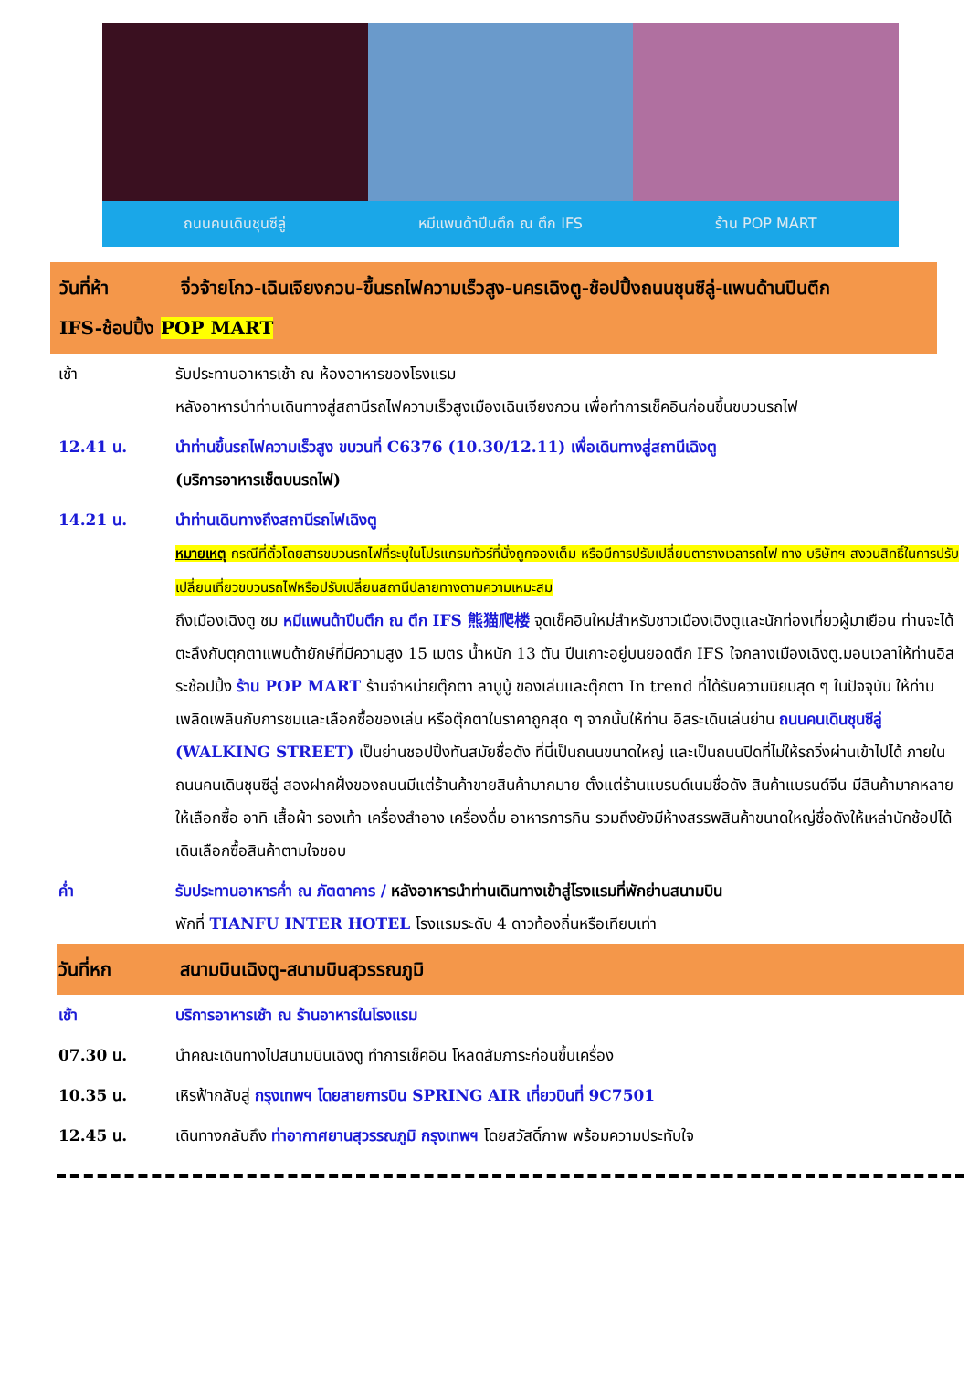ถนนคนเดินชุนซีลู่ หมีแพนด้าปีนตึก ณ ตึก IFS ร้าน POP MART
วันที่ห้า จิ่วจ้ายโกว-เฉินเจียงกวน-ขึ้นรถไฟความเร็วสูง-นครเฉิงตู-ช้อปปิ้งถนนชุนซีลู่-แพนด้านปีนตึก
IFS-ช้อปปิ้ง POP MART
เช้า รับประทานอาหารเช้า ณ ห้องอาหารของโรงแรม
หลังอาหารนำท่านเดินทางสู่สถานีรถไฟความเร็วสูงเมืองเฉินเจียงกวน เพื่อทำการเช็คอินก่อนขึ้นขบวนรถไฟ
12.41 น. นำท่านขึ้นรถไฟความเร็วสูง ขบวนที่ C6376 (10.30/12.11) เพื่อเดินทางสู่สถานีเฉิงตู
(บริการอาหารเซ็ตบนรถไฟ)
14.21 น. นำท่านเดินทางถึงสถานีรถไฟเฉิงตู
หมายเหตุ กรณีที่ตั๋วโดยสารขบวนรถไฟที่ระบุในโปรแกรมทัวร์ที่นั่งถูกจองเต็ม หรือมีการปรับเปลี่ยนตารางเวลารถไฟ ทาง บริษัทฯ สงวนสิทธิ์ในการปรับเปลี่ยนเที่ยวขบวนรถไฟหรือปรับเปลี่ยนสถานีปลายทางตามความเหมะสม
ถึงเมืองเฉิงตู ชม หมีแพนด้าปีนตึก ณ ตึก IFS 熊猫爬楼 จุดเช็คอินใหม่สำหรับชาวเมืองเฉิงตูและนักท่องเที่ยวผู้มาเยือน ท่านจะได้ตะลึงกับตุกตาแพนด้ายักษ์ที่มีความสูง 15 เมตร น้ำหนัก 13 ตัน ปีนเกาะอยู่บนยอดตึก IFS ใจกลางเมืองเฉิงตู.มอบเวลาให้ท่านอิสระช้อปปิ้ง ร้าน POP MART ร้านจำหน่ายตุ๊กตา ลาบูบู้ ของเล่นและตุ๊กตา In trend ที่ได้รับความนิยมสุด ๆ ในปัจจุบัน ให้ท่านเพลิดเพลินกับการชมและเลือกซื้อของเล่น หรือตุ๊กตาในราคาถูกสุด ๆ จากนั้นให้ท่าน อิสระเดินเล่นย่าน ถนนคนเดินชุนซีลู่ (WALKING STREET) เป็นย่านชอปปิ้งทันสมัยชื่อดัง ที่นี่เป็นถนนขนาดใหญ่ และเป็นถนนปิดที่ไม่ให้รถวิ่งผ่านเข้าไปได้ ภายในถนนคนเดินชุนซีลู่ สองฝากฝั่งของถนนมีแต่ร้านค้าขายสินค้ามากมาย ตั้งแต่ร้านแบรนด์เนมชื่อดัง สินค้าแบรนด์จีน มีสินค้ามากหลายให้เลือกซื้อ อาทิ เสื้อผ้า รองเท้า เครื่องสำอาง เครื่องดื่ม อาหารการกิน รวมถึงยังมีห้างสรรพสินค้าขนาดใหญ่ชื่อดังให้เหล่านักช้อปได้เดินเลือกซื้อสินค้าตามใจชอบ
ค่ำ รับประทานอาหารค่ำ ณ ภัตตาคาร / หลังอาหารนำท่านเดินทางเข้าสู่โรงแรมที่พักย่านสนามบิน
พักที่ TIANFU INTER HOTEL โรงแรมระดับ 4 ดาวท้องถิ่นหรือเทียบเท่า
วันที่หก สนามบินเฉิงตู-สนามบินสุวรรณภูมิ
เช้า บริการอาหารเช้า ณ ร้านอาหารในโรงแรม
07.30 น. นำคณะเดินทางไปสนามบินเฉิงตู ทำการเช็คอิน โหลดสัมภาระก่อนขึ้นเครื่อง
10.35 น. เหิรฟ้ากลับสู่ กรุงเทพฯ โดยสายการบิน SPRING AIR เที่ยวบินที่ 9C7501
12.45 น. เดินทางกลับถึง ท่าอากาศยานสุวรรณภูมิ กรุงเทพฯ โดยสวัสดิ์ภาพ พร้อมความประทับใจ